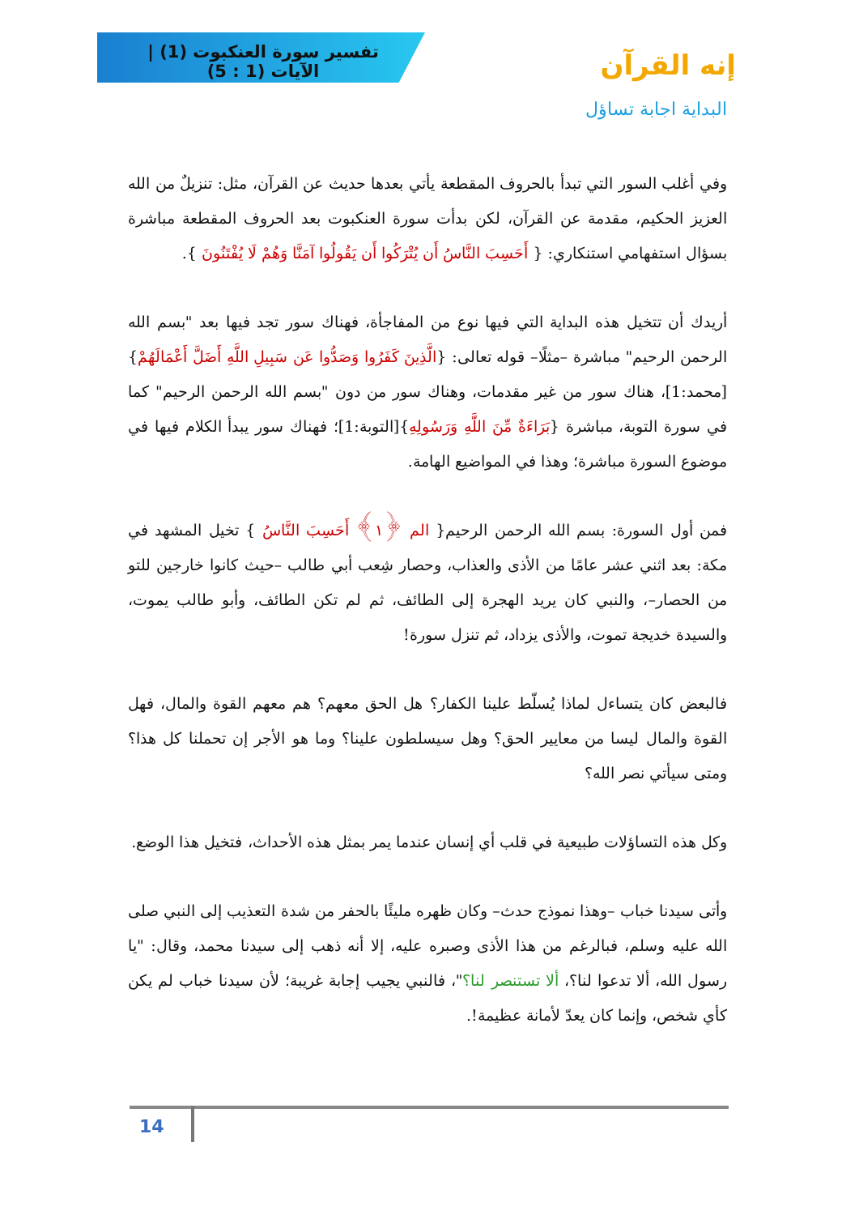تفسير سورة العنكبوت (1) | الآيات (1 : 5)
إنه القرآن
البداية اجابة تساؤل
وفي أغلب السور التي تبدأ بالحروف المقطعة يأتي بعدها حديث عن القرآن، مثل: تنزيلٌ من الله العزيز الحكيم، مقدمة عن القرآن، لكن بدأت سورة العنكبوت بعد الحروف المقطعة مباشرة بسؤال استفهامي استنكاري: { أَحَسِبَ النَّاسُ أَن يُتْرَكُوا أَن يَقُولُوا آمَنَّا وَهُمْ لَا يُفْتَنُونَ }.
أريدك أن تتخيل هذه البداية التي فيها نوع من المفاجأة، فهناك سور تجد فيها بعد "بسم الله الرحمن الرحيم" مباشرة –مثلًا– قوله تعالى: {الَّذِينَ كَفَرُوا وَصَدُّوا عَن سَبِيلِ اللَّهِ أَضَلَّ أَعْمَالَهُمْ}[محمد:1]، هناك سور من غير مقدمات، وهناك سور من دون "بسم الله الرحمن الرحيم" كما في سورة التوبة، مباشرة {بَرَاءَةٌ مِّنَ اللَّهِ وَرَسُولِهِ}[التوبة:1]؛ فهناك سور يبدأ الكلام فيها في موضوع السورة مباشرة؛ وهذا في المواضيع الهامة.
فمن أول السورة: بسم الله الرحمن الرحيم{ الم ﴿١﴾ أَحَسِبَ النَّاسُ } تخيل المشهد في مكة: بعد اثني عشر عامًا من الأذى والعذاب، وحصار شِعب أبي طالب –حيث كانوا خارجين للتو من الحصار–، والنبي كان يريد الهجرة إلى الطائف، ثم لم تكن الطائف، وأبو طالب يموت، والسيدة خديجة تموت، والأذى يزداد، ثم تنزل سورة!
فالبعض كان يتساءل لماذا يُسلّط علينا الكفار؟ هل الحق معهم؟ هم معهم القوة والمال، فهل القوة والمال ليسا من معايير الحق؟ وهل سيسلطون علينا؟ وما هو الأجر إن تحملنا كل هذا؟ ومتى سيأتي نصر الله؟
وكل هذه التساؤلات طبيعية في قلب أي إنسان عندما يمر بمثل هذه الأحداث، فتخيل هذا الوضع.
وأتى سيدنا خباب –وهذا نموذج حدث– وكان ظهره مليئًا بالحفر من شدة التعذيب إلى النبي صلى الله عليه وسلم، فبالرغم من هذا الأذى وصبره عليه، إلا أنه ذهب إلى سيدنا محمد، وقال: "يا رسول الله، ألا تدعوا لنا؟، ألا تستنصر لنا؟"، فالنبي يجيب إجابة غريبة؛ لأن سيدنا خباب لم يكن كأي شخص، وإنما كان يعدّ لأمانة عظيمة!.
14